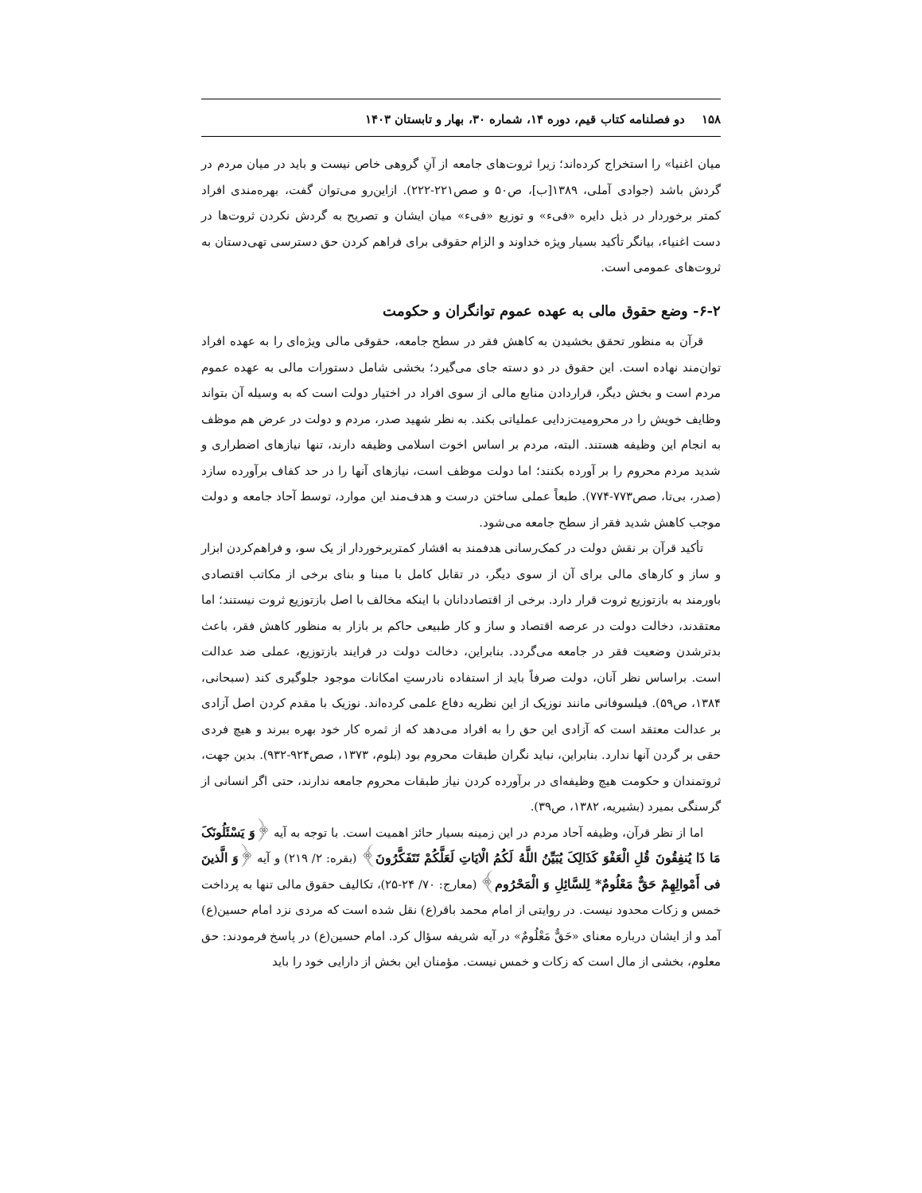۱۵۸ دو فصلنامه کتاب قیم، دوره ۱۴، شماره ۳۰، بهار و تابستان ۱۴۰۳
میان اغنیا» را استخراج کرده‌اند؛ زیرا ثروت‌های جامعه از آنِ گروهی خاص نیست و باید در میان مردم در گردش باشد (جوادی آملی، ۱۳۸۹[ب]، ص۵۰ و صص۲۲۱-۲۲۲). ازاین‌رو می‌توان گفت، بهره‌مندی افراد کمتر برخوردار در ذیل دایره «فیء» و توزیع «فیء» میان ایشان و تصریح به گردش نکردن ثروت‌ها در دست اغنیاء، بیانگر تأکید بسیار ویژه خداوند و الزام حقوقی برای فراهم کردن حق دسترسی تهی‌دستان به ثروت‌های عمومی است.
۶-۲- وضع حقوق مالی به عهده عموم توانگران و حکومت
قرآن به منظور تحقق بخشیدن به کاهش فقر در سطح جامعه، حقوقی مالی ویژه‌ای را به عهده افراد توان‌مند نهاده است. این حقوق در دو دسته جای می‌گیرد؛ بخشی شامل دستورات مالی به عهده عموم مردم است و بخش دیگر، قراردادن منابع مالی از سوی افراد در اختیار دولت است که به وسیله آن بتواند وظایف خویش را در محرومیت‌زدایی عملیاتی بکند. به نظر شهید صدر، مردم و دولت در عرض هم موظف به انجام این وظیفه هستند. البته، مردم بر اساس اخوت اسلامی وظیفه دارند، تنها نیازهای اضطراری و شدید مردم محروم را بر آورده بکنند؛ اما دولت موظف است، نیازهای آنها را در حد کفاف برآورده سازد (صدر، بی‌تا، صص۷۷۳-۷۷۴). طبعاً عملی ساختن درست و هدف‌مند این موارد، توسط آحاد جامعه و دولت موجب کاهش شدید فقر از سطح جامعه می‌شود.
تأکید قرآن بر نقش دولت در کمک‌رسانی هدفمند به اقشار کمتربرخوردار از یک سو، و فراهم‌کردن ابزار و ساز و کارهای مالی برای آن از سوی دیگر، در تقابل کامل با مبنا و بنای برخی از مکاتب اقتصادی باورمند به بازتوزیع ثروت قرار دارد. برخی از اقتصاددانان با اینکه مخالف با اصل بازتوزیع ثروت نیستند؛ اما معتقدند، دخالت دولت در عرصه اقتصاد و ساز و کار طبیعی حاکم بر بازار به منظور کاهش فقر، باعث بدترشدن وضعیت فقر در جامعه می‌گردد. بنابراین، دخالت دولت در فرایند بازتوزیع، عملی ضد عدالت است. براساس نظر آنان، دولت صرفاً باید از استفاده نادرستِ امکانات موجود جلوگیری کند (سبحانی، ۱۳۸۴، ص۵۹). فیلسوفانی مانند نوزیک از این نظریه دفاع علمی کرده‌اند. نوزیک با مقدم کردن اصل آزادی بر عدالت معتقد است که آزادی این حق را به افراد می‌دهد که از ثمره کار خود بهره ببرند و هیچ فردی حقی بر گردن آنها ندارد. بنابراین، نباید نگران طبقات محروم بود (بلوم، ۱۳۷۳، صص۹۲۴-۹۳۲). بدین جهت، ثروتمندان و حکومت هیچ وظیفه‌ای در برآورده کردن نیاز طبقات محروم جامعه ندارند، حتی اگر انسانی از گرسنگی بمیرد (بشیریه، ۱۳۸۲، ص۳۹).
اما از نظر قرآن، وظیفه آحاد مردم در این زمینه بسیار حائز اهمیت است. با توجه به آیه ﴿وَ یَسْئَلُونَکَ مَا ذَا یُنفِقُونَ قُلِ الْعَفْوَ کَذَالِکَ یُبَیِّنُ اللَّهُ لَکُمُ الْایَاتِ لَعَلَّکُمْ تَتَفَکَّرُونَ﴾ (بقره: ۲/ ۲۱۹) و آیه ﴿وَ الَّذینَ فی أَمْوالِهِمْ حَقٌّ مَعْلُومٌ* لِلسَّائِلِ وَ الْمَحْرُوم﴾ (معارج: ۷۰/ ۲۴-۲۵)، تکالیف حقوق مالی تنها به پرداخت خمس و زکات محدود نیست. در روایتی از امام محمد باقر(ع) نقل شده است که مردی نزد امام حسین(ع) آمد و از ایشان درباره معنای «حَقٌّ مَعْلُومٌ» در آیه شریفه سؤال کرد. امام حسین(ع) در پاسخ فرمودند: حق معلوم، بخشی از مال است که زکات و خمس نیست. مؤمنان این بخش از دارایی خود را باید